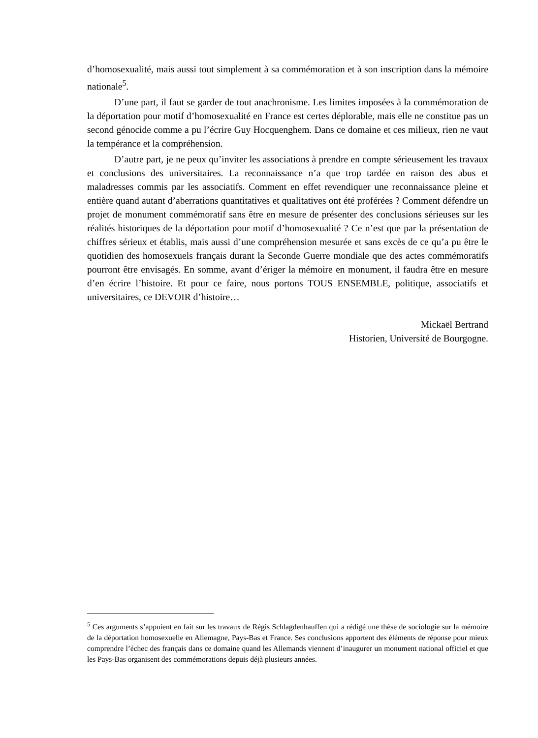d’homosexualité, mais aussi tout simplement à sa commémoration et à son inscription dans la mémoire nationale<sup>5</sup>.
D’une part, il faut se garder de tout anachronisme. Les limites imposées à la commémoration de la déportation pour motif d’homosexualité en France est certes déplorable, mais elle ne constitue pas un second génocide comme a pu l’écrire Guy Hocquenghem. Dans ce domaine et ces milieux, rien ne vaut la tempérance et la compréhension.
D’autre part, je ne peux qu’inviter les associations à prendre en compte sérieusement les travaux et conclusions des universitaires. La reconnaissance n’a que trop tardée en raison des abus et maladresses commis par les associatifs. Comment en effet revendiquer une reconnaissance pleine et entière quand autant d’aberrations quantitatives et qualitatives ont été proférées ? Comment défendre un projet de monument commémoratif sans être en mesure de présenter des conclusions sérieuses sur les réalités historiques de la déportation pour motif d’homosexualité ? Ce n’est que par la présentation de chiffres sérieux et établis, mais aussi d’une compréhension mesurée et sans excès de ce qu’a pu être le quotidien des homosexuels français durant la Seconde Guerre mondiale que des actes commémoratifs pourront être envisagés. En somme, avant d’ériger la mémoire en monument, il faudra être en mesure d’en écrire l’histoire. Et pour ce faire, nous portons TOUS ENSEMBLE, politique, associatifs et universitaires, ce DEVOIR d’histoire…
Mickaël Bertrand
Historien, Université de Bourgogne.
<sup>5</sup> Ces arguments s’appuient en fait sur les travaux de Régis Schlagdenhauffen qui a rédigé une thèse de sociologie sur la mémoire de la déportation homosexuelle en Allemagne, Pays-Bas et France. Ses conclusions apportent des éléments de réponse pour mieux comprendre l’échec des français dans ce domaine quand les Allemands viennent d’inaugurer un monument national officiel et que les Pays-Bas organisent des commémorations depuis déjà plusieurs années.